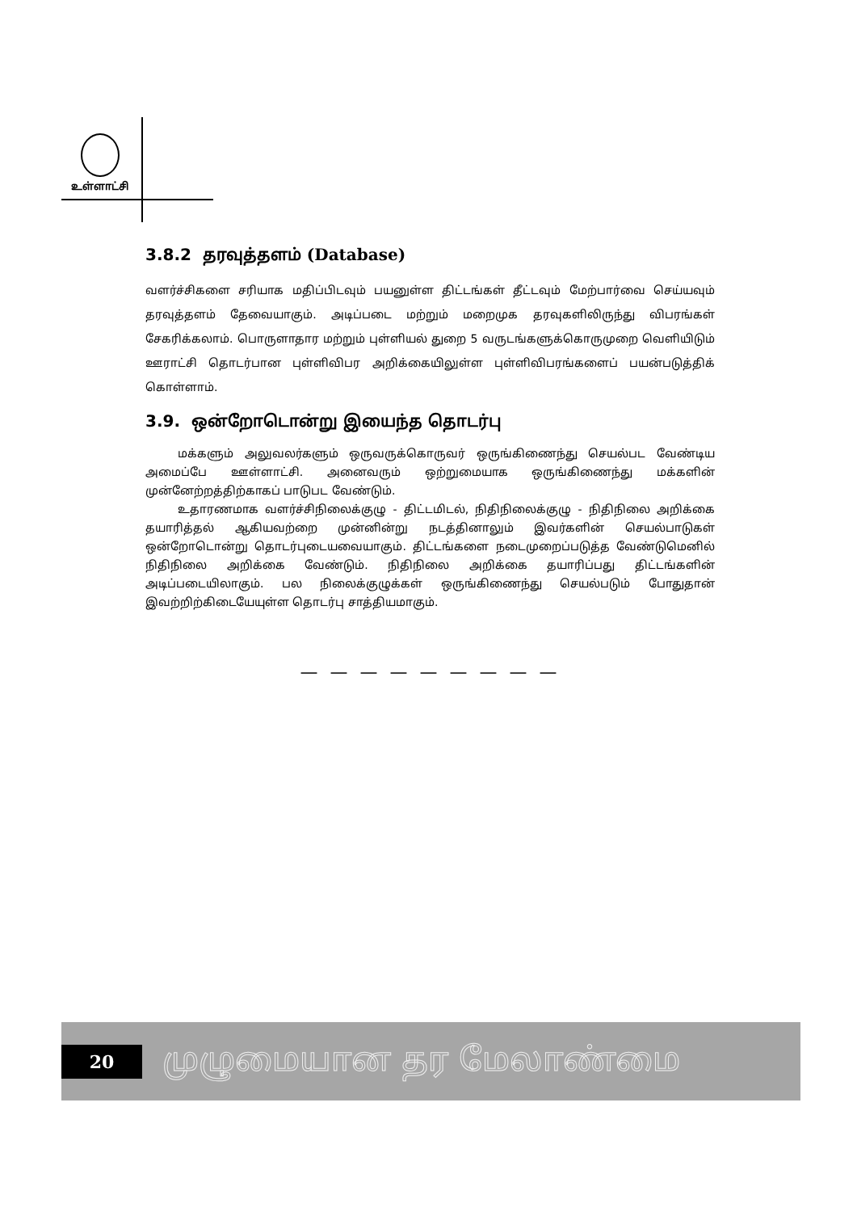உள்ளாட்சி
3.8.2 தரவுத்தளம் (Database)
வளர்ச்சிகளை சரியாக மதிப்பிடவும் பயனுள்ள திட்டங்கள் தீட்டவும் மேற்பார்வை செய்யவும் தரவுத்தளம் தேவையாகும். அடிப்படை மற்றும் மறைமுக தரவுகளிலிருந்து விபரங்கள் சேகரிக்கலாம். பொருளாதார மற்றும் புள்ளியல் துறை 5 வருடங்களுக்கொருமுறை வெளியிடும் ஊராட்சி தொடர்பான புள்ளிவிபர அறிக்கையிலுள்ள புள்ளிவிபரங்களைப் பயன்படுத்திக் கொள்ளாம்.
3.9. ஒன்றோடொன்று இயைந்த தொடர்பு
மக்களும் அலுவலர்களும் ஒருவருக்கொருவர் ஒருங்கிணைந்து செயல்பட வேண்டிய அமைப்பே ஊள்ளாட்சி. அனைவரும் ஒற்றுமையாக ஒருங்கிணைந்து மக்களின் முன்னேற்றத்திற்காகப் பாடுபட வேண்டும்.
உதாரணமாக வளர்ச்சிநிலைக்குழு - திட்டமிடல், நிதிநிலைக்குழு - நிதிநிலை அறிக்கை தயாரித்தல் ஆகியவற்றை முன்னின்று நடத்தினாலும் இவர்களின் செயல்பாடுகள் ஒன்றோடொன்று தொடர்புடையவையாகும். திட்டங்களை நடைமுறைப்படுத்த வேண்டுமெனில் நிதிநிலை அறிக்கை வேண்டும். நிதிநிலை அறிக்கை தயாரிப்பது திட்டங்களின் அடிப்படையிலாகும். பல நிலைக்குழுக்கள் ஒருங்கிணைந்து செயல்படும் போதுதான் இவற்றிற்கிடையேயுள்ள தொடர்பு சாத்தியமாகும்.
— — — — — — — — —
20
முழுமையான தர மேலாண்மை